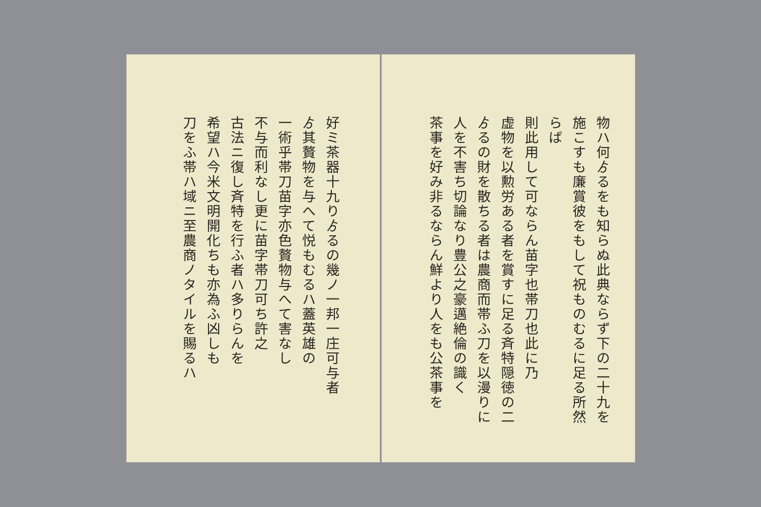物ハ何ゟるをも知らぬ此典ならず下の二十九を
施こすも廉賞彼をもして祝ものむるに足る所然らば
則此用して可ならん苗字也帯刀也此に乃
虚物を以勲労ある者を賞すに足る斉特隠徳の二
ゟるの財を散ちる者は農商而帯ふ刀を以漫りに
人を不害ち切論なり豊公之豪邁絶倫の識く
茶事を好み非るならん鮮より人をも公茶事を
好ミ茶器十九りゟるの幾ノ一邦一庄可与者
ゟ其贅物を与へて悦もむるハ蓋英雄の
一術乎帯刀苗字亦色贅物与へて害なし
不与而利なし更に苗字帯刀可ち許之
古法ニ復し斉特を行ふ者ハ多りらんを
希望ハ今米文明開化ちも亦為ふ凶しも
刀をふ帯ハ域ニ至農商ノタイルを賜るハ